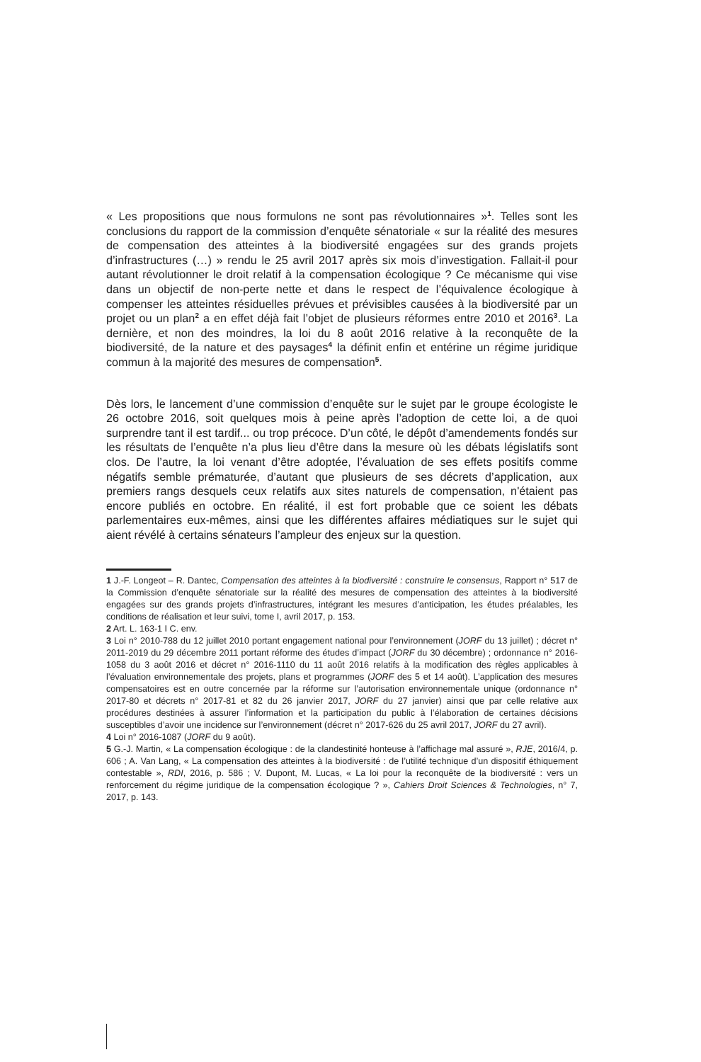« Les propositions que nous formulons ne sont pas révolutionnaires »<sup>1</sup>. Telles sont les conclusions du rapport de la commission d’enquête sénatoriale « sur la réalité des mesures de compensation des atteintes à la biodiversité engagées sur des grands projets d’infrastructures (…) » rendu le 25 avril 2017 après six mois d’investigation. Fallait-il pour autant révolutionner le droit relatif à la compensation écologique ? Ce mécanisme qui vise dans un objectif de non-perte nette et dans le respect de l’équivalence écologique à compenser les atteintes résiduelles prévues et prévisibles causées à la biodiversité par un projet ou un plan<sup>2</sup> a en effet déjà fait l’objet de plusieurs réformes entre 2010 et 2016<sup>3</sup>. La dernière, et non des moindres, la loi du 8 août 2016 relative à la reconquête de la biodiversité, de la nature et des paysages<sup>4</sup> la définit enfin et entérine un régime juridique commun à la majorité des mesures de compensation<sup>5</sup>.
Dès lors, le lancement d’une commission d’enquête sur le sujet par le groupe écologiste le 26 octobre 2016, soit quelques mois à peine après l’adoption de cette loi, a de quoi surprendre tant il est tardif... ou trop précoce. D’un côté, le dépôt d’amendements fondés sur les résultats de l’enquête n’a plus lieu d’être dans la mesure où les débats législatifs sont clos. De l’autre, la loi venant d’être adoptée, l’évaluation de ses effets positifs comme négatifs semble prématurée, d’autant que plusieurs de ses décrets d’application, aux premiers rangs desquels ceux relatifs aux sites naturels de compensation, n'étaient pas encore publiés en octobre. En réalité, il est fort probable que ce soient les débats parlementaires eux-mêmes, ainsi que les différentes affaires médiatiques sur le sujet qui aient révélé à certains sénateurs l’ampleur des enjeux sur la question.
1 J.-F. Longeot – R. Dantec, Compensation des atteintes à la biodiversité : construire le consensus, Rapport n° 517 de la Commission d’enquête sénatoriale sur la réalité des mesures de compensation des atteintes à la biodiversité engagées sur des grands projets d’infrastructures, intégrant les mesures d’anticipation, les études préalables, les conditions de réalisation et leur suivi, tome I, avril 2017, p. 153.
2 Art. L. 163-1 I C. env.
3 Loi n° 2010-788 du 12 juillet 2010 portant engagement national pour l’environnement (JORF du 13 juillet) ; décret n° 2011-2019 du 29 décembre 2011 portant réforme des études d’impact (JORF du 30 décembre) ; ordonnance n° 2016-1058 du 3 août 2016 et décret n° 2016-1110 du 11 août 2016 relatifs à la modification des règles applicables à l’évaluation environnementale des projets, plans et programmes (JORF des 5 et 14 août). L’application des mesures compensatoires est en outre concernée par la réforme sur l’autorisation environnementale unique (ordonnance n° 2017-80 et décrets n° 2017-81 et 82 du 26 janvier 2017, JORF du 27 janvier) ainsi que par celle relative aux procédures destinées à assurer l’information et la participation du public à l’élaboration de certaines décisions susceptibles d’avoir une incidence sur l’environnement (décret n° 2017-626 du 25 avril 2017, JORF du 27 avril).
4 Loi n° 2016-1087 (JORF du 9 août).
5 G.-J. Martin, « La compensation écologique : de la clandestinité honteuse à l’affichage mal assuré », RJE, 2016/4, p. 606 ; A. Van Lang, « La compensation des atteintes à la biodiversité : de l’utilité technique d’un dispositif éthiquement contestable », RDI, 2016, p. 586 ; V. Dupont, M. Lucas, « La loi pour la reconquête de la biodiversité : vers un renforcement du régime juridique de la compensation écologique ? », Cahiers Droit Sciences & Technologies, n° 7, 2017, p. 143.